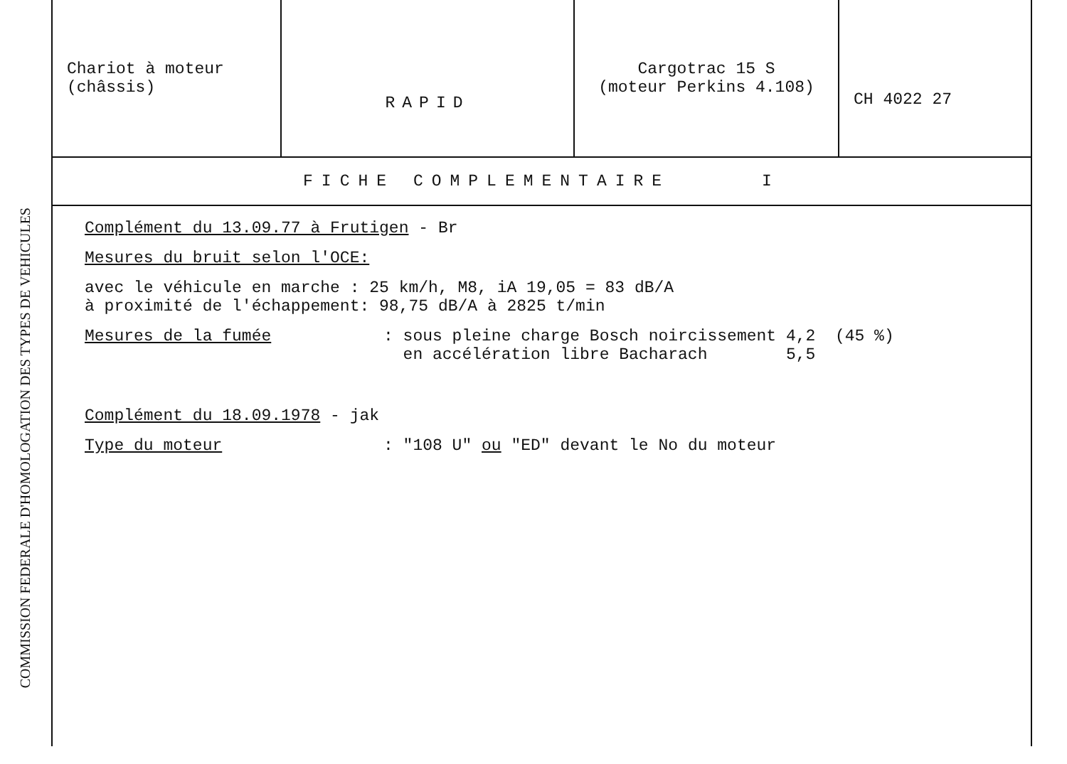COMMISSION FEDERALE D'HOMOLOGATION DES TYPES DE VEHICULES
| Chariot à moteur (châssis) | RAPID | Cargotrac 15 S (moteur Perkins 4.108) | CH 4022 27 |
FICHE COMPLEMENTAIRE I
Complément du 13.09.77 à Frutigen - Br
Mesures du bruit selon l'OCE:
avec le véhicule en marche : 25 km/h, M8, iA 19,05 = 83 dB/A
à proximité de l'échappement: 98,75 dB/A à 2825 t/min
Mesures de la fumée
: sous pleine charge Bosch noircissement 4,2 (45 %)
en accélération libre Bacharach 5,5
Complément du 18.09.1978 - jak
Type du moteur
: "108 U" ou "ED" devant le No du moteur